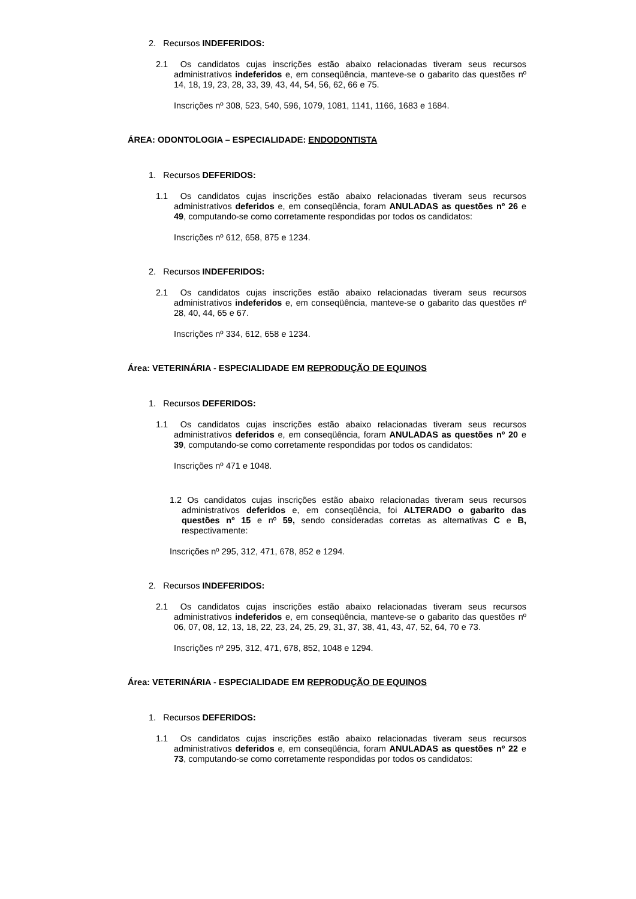2. Recursos INDEFERIDOS:
2.1 Os candidatos cujas inscrições estão abaixo relacionadas tiveram seus recursos administrativos indeferidos e, em conseqüência, manteve-se o gabarito das questões nº 14, 18, 19, 23, 28, 33, 39, 43, 44, 54, 56, 62, 66 e 75.
Inscrições nº 308, 523, 540, 596, 1079, 1081, 1141, 1166, 1683 e 1684.
ÁREA: ODONTOLOGIA – ESPECIALIDADE: ENDODONTISTA
1. Recursos DEFERIDOS:
1.1 Os candidatos cujas inscrições estão abaixo relacionadas tiveram seus recursos administrativos deferidos e, em conseqüência, foram ANULADAS as questões nº 26 e 49, computando-se como corretamente respondidas por todos os candidatos:
Inscrições nº 612, 658, 875 e 1234.
2. Recursos INDEFERIDOS:
2.1 Os candidatos cujas inscrições estão abaixo relacionadas tiveram seus recursos administrativos indeferidos e, em conseqüência, manteve-se o gabarito das questões nº 28, 40, 44, 65 e 67.
Inscrições nº 334, 612, 658 e 1234.
Área: VETERINÁRIA - ESPECIALIDADE EM REPRODUÇÃO DE EQUINOS
1. Recursos DEFERIDOS:
1.1 Os candidatos cujas inscrições estão abaixo relacionadas tiveram seus recursos administrativos deferidos e, em conseqüência, foram ANULADAS as questões nº 20 e 39, computando-se como corretamente respondidas por todos os candidatos:
Inscrições nº 471 e 1048.
1.2 Os candidatos cujas inscrições estão abaixo relacionadas tiveram seus recursos administrativos deferidos e, em conseqüência, foi ALTERADO o gabarito das questões nº 15 e nº 59, sendo consideradas corretas as alternativas C e B, respectivamente:
Inscrições nº 295, 312, 471, 678, 852 e 1294.
2. Recursos INDEFERIDOS:
2.1 Os candidatos cujas inscrições estão abaixo relacionadas tiveram seus recursos administrativos indeferidos e, em conseqüência, manteve-se o gabarito das questões nº 06, 07, 08, 12, 13, 18, 22, 23, 24, 25, 29, 31, 37, 38, 41, 43, 47, 52, 64, 70 e 73.
Inscrições nº 295, 312, 471, 678, 852, 1048 e 1294.
Área: VETERINÁRIA - ESPECIALIDADE EM REPRODUÇÃO DE EQUINOS
1. Recursos DEFERIDOS:
1.1 Os candidatos cujas inscrições estão abaixo relacionadas tiveram seus recursos administrativos deferidos e, em conseqüência, foram ANULADAS as questões nº 22 e 73, computando-se como corretamente respondidas por todos os candidatos: